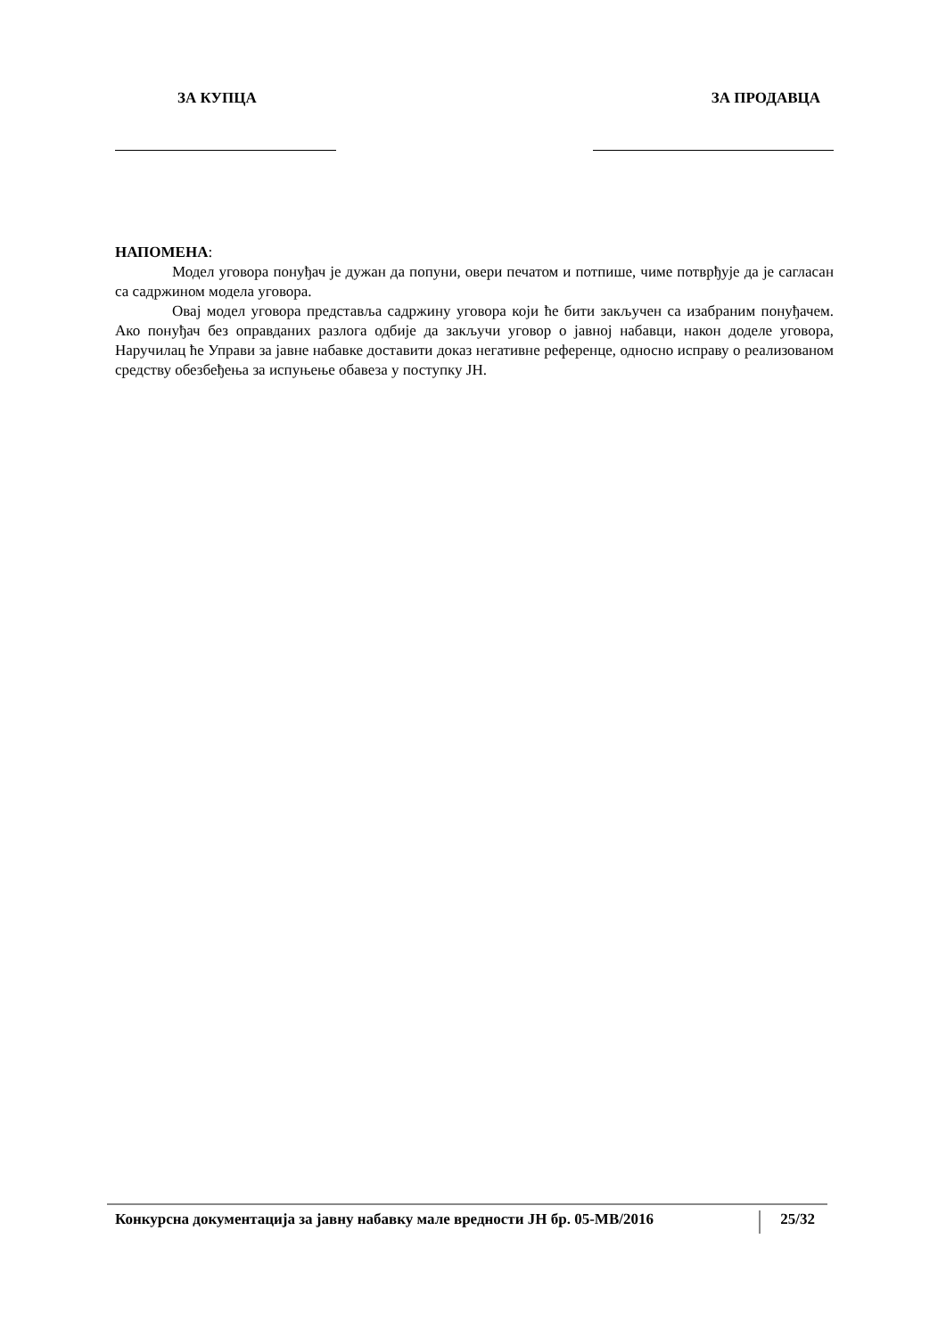ЗА КУПЦА ЗА ПРОДАВЦА
НАПОМЕНА:
Модел уговора понуђач је дужан да попуни, овери печатом и потпише, чиме потврђује да је сагласан са садржином модела уговора.
Овај модел уговора представља садржину уговора који ће бити закључен са изабраним понуђачем. Ако понуђач без оправданих разлога одбије да закључи уговор о јавној набавци, након доделе уговора, Наручилац ће Управи за јавне набавке доставити доказ негативне референце, односно исправу о реализованом средству обезбеђења за испуњење обавеза у поступку ЈН.
Конкурсна документација за јавну набавку мале вредности ЈН бр. 05-МВ/2016
25/32